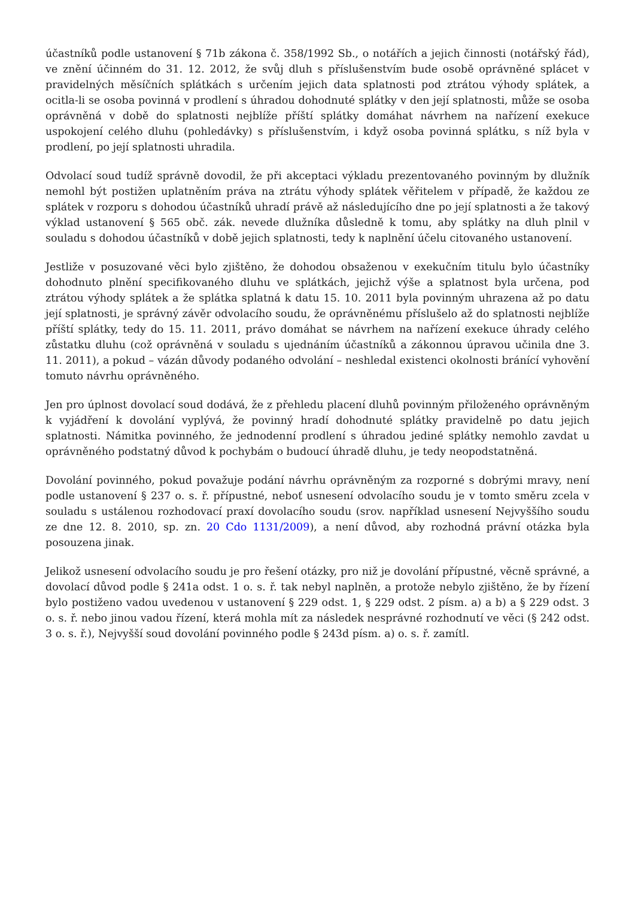účastníků podle ustanovení § 71b zákona č. 358/1992 Sb., o notářích a jejich činnosti (notářský řád), ve znění účinném do 31. 12. 2012, že svůj dluh s příslušenstvím bude osobě oprávněné splácet v pravidelných měsíčních splátkách s určením jejich data splatnosti pod ztrátou výhody splátek, a ocitla-li se osoba povinná v prodlení s úhradou dohodnuté splátky v den její splatnosti, může se osoba oprávněná v době do splatnosti nejblíže příští splátky domáhat návrhem na nařízení exekuce uspokojení celého dluhu (pohledávky) s příslušenstvím, i když osoba povinná splátku, s níž byla v prodlení, po její splatnosti uhradila.
Odvolací soud tudíž správně dovodil, že při akceptaci výkladu prezentovaného povinným by dlužník nemohl být postižen uplatněním práva na ztrátu výhody splátek věřitelem v případě, že každou ze splátek v rozporu s dohodou účastníků uhradí právě až následujícího dne po její splatnosti a že takový výklad ustanovení § 565 obč. zák. nevede dlužníka důsledně k tomu, aby splátky na dluh plnil v souladu s dohodou účastníků v době jejich splatnosti, tedy k naplnění účelu citovaného ustanovení.
Jestliže v posuzované věci bylo zjištěno, že dohodou obsaženou v exekučním titulu bylo účastníky dohodnuto plnění specifikovaného dluhu ve splátkách, jejichž výše a splatnost byla určena, pod ztrátou výhody splátek a že splátka splatná k datu 15. 10. 2011 byla povinným uhrazena až po datu její splatnosti, je správný závěr odvolacího soudu, že oprávněnému příslušelo až do splatnosti nejblíže příští splátky, tedy do 15. 11. 2011, právo domáhat se návrhem na nařízení exekuce úhrady celého zůstatku dluhu (což oprávněná v souladu s ujednáním účastníků a zákonnou úpravou učinila dne 3. 11. 2011), a pokud – vázán důvody podaného odvolání – neshledal existenci okolnosti bránící vyhovění tomuto návrhu oprávněného.
Jen pro úplnost dovolací soud dodává, že z přehledu placení dluhů povinným přiloženého oprávněným k vyjádření k dovolání vyplývá, že povinný hradí dohodnuté splátky pravidelně po datu jejich splatnosti. Námitka povinného, že jednodenní prodlení s úhradou jediné splátky nemohlo zavdat u oprávněného podstatný důvod k pochybám o budoucí úhradě dluhu, je tedy neopodstatněná.
Dovolání povinného, pokud považuje podání návrhu oprávněným za rozporné s dobrými mravy, není podle ustanovení § 237 o. s. ř. přípustné, neboť usnesení odvolacího soudu je v tomto směru zcela v souladu s ustálenou rozhodovací praxí dovolacího soudu (srov. například usnesení Nejvyššího soudu ze dne 12. 8. 2010, sp. zn. 20 Cdo 1131/2009), a není důvod, aby rozhodná právní otázka byla posouzena jinak.
Jelikož usnesení odvolacího soudu je pro řešení otázky, pro niž je dovolání přípustné, věcně správné, a dovolací důvod podle § 241a odst. 1 o. s. ř. tak nebyl naplněn, a protože nebylo zjištěno, že by řízení bylo postiženo vadou uvedenou v ustanovení § 229 odst. 1, § 229 odst. 2 písm. a) a b) a § 229 odst. 3 o. s. ř. nebo jinou vadou řízení, která mohla mít za následek nesprávné rozhodnutí ve věci (§ 242 odst. 3 o. s. ř.), Nejvyšší soud dovolání povinného podle § 243d písm. a) o. s. ř. zamítl.